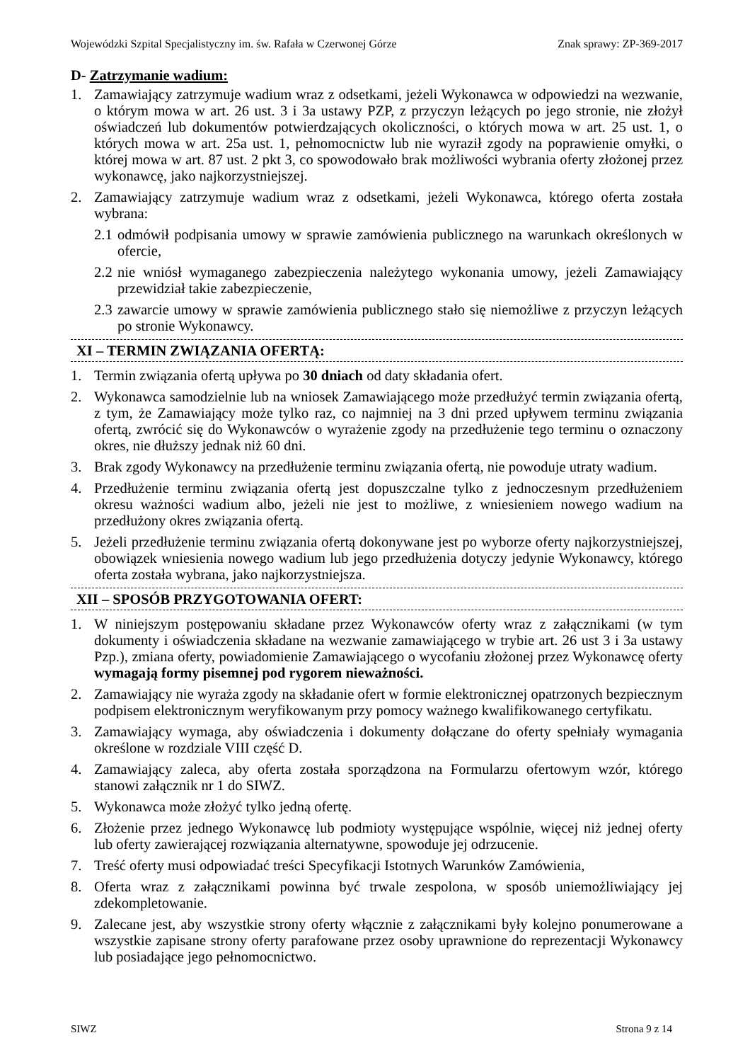Wojewódzki Szpital Specjalistyczny im. św. Rafała w Czerwonej Górze Znak sprawy: ZP-369-2017
D- Zatrzymanie wadium:
1. Zamawiający zatrzymuje wadium wraz z odsetkami, jeżeli Wykonawca w odpowiedzi na wezwanie, o którym mowa w art. 26 ust. 3 i 3a ustawy PZP, z przyczyn leżących po jego stronie, nie złożył oświadczeń lub dokumentów potwierdzających okoliczności, o których mowa w art. 25 ust. 1, o których mowa w art. 25a ust. 1, pełnomocnictw lub nie wyraził zgody na poprawienie omyłki, o której mowa w art. 87 ust. 2 pkt 3, co spowodowało brak możliwości wybrania oferty złożonej przez wykonawcę, jako najkorzystniejszej.
2. Zamawiający zatrzymuje wadium wraz z odsetkami, jeżeli Wykonawca, którego oferta została wybrana:
2.1 odmówił podpisania umowy w sprawie zamówienia publicznego na warunkach określonych w ofercie,
2.2 nie wniósł wymaganego zabezpieczenia należytego wykonania umowy, jeżeli Zamawiający przewidział takie zabezpieczenie,
2.3 zawarcie umowy w sprawie zamówienia publicznego stało się niemożliwe z przyczyn leżących po stronie Wykonawcy.
XI – TERMIN ZWIĄZANIA OFERTĄ:
1. Termin związania ofertą upływa po 30 dniach od daty składania ofert.
2. Wykonawca samodzielnie lub na wniosek Zamawiającego może przedłużyć termin związania ofertą, z tym, że Zamawiający może tylko raz, co najmniej na 3 dni przed upływem terminu związania ofertą, zwrócić się do Wykonawców o wyrażenie zgody na przedłużenie tego terminu o oznaczony okres, nie dłuższy jednak niż 60 dni.
3. Brak zgody Wykonawcy na przedłużenie terminu związania ofertą, nie powoduje utraty wadium.
4. Przedłużenie terminu związania ofertą jest dopuszczalne tylko z jednoczesnym przedłużeniem okresu ważności wadium albo, jeżeli nie jest to możliwe, z wniesieniem nowego wadium na przedłużony okres związania ofertą.
5. Jeżeli przedłużenie terminu związania ofertą dokonywane jest po wyborze oferty najkorzystniejszej, obowiązek wniesienia nowego wadium lub jego przedłużenia dotyczy jedynie Wykonawcy, którego oferta została wybrana, jako najkorzystniejsza.
XII – SPOSÓB PRZYGOTOWANIA OFERT:
1. W niniejszym postępowaniu składane przez Wykonawców oferty wraz z załącznikami (w tym dokumenty i oświadczenia składane na wezwanie zamawiającego w trybie art. 26 ust 3 i 3a ustawy Pzp.), zmiana oferty, powiadomienie Zamawiającego o wycofaniu złożonej przez Wykonawcę oferty wymagają formy pisemnej pod rygorem nieważności.
2. Zamawiający nie wyraża zgody na składanie ofert w formie elektronicznej opatrzonych bezpiecznym podpisem elektronicznym weryfikowanym przy pomocy ważnego kwalifikowanego certyfikatu.
3. Zamawiający wymaga, aby oświadczenia i dokumenty dołączane do oferty spełniały wymagania określone w rozdziale VIII część D.
4. Zamawiający zaleca, aby oferta została sporządzona na Formularzu ofertowym wzór, którego stanowi załącznik nr 1 do SIWZ.
5. Wykonawca może złożyć tylko jedną ofertę.
6. Złożenie przez jednego Wykonawcę lub podmioty występujące wspólnie, więcej niż jednej oferty lub oferty zawierającej rozwiązania alternatywne, spowoduje jej odrzucenie.
7. Treść oferty musi odpowiadać treści Specyfikacji Istotnych Warunków Zamówienia,
8. Oferta wraz z załącznikami powinna być trwale zespolona, w sposób uniemożliwiający jej zdekompletowanie.
9. Zalecane jest, aby wszystkie strony oferty włącznie z załącznikami były kolejno ponumerowane a wszystkie zapisane strony oferty parafowane przez osoby uprawnione do reprezentacji Wykonawcy lub posiadające jego pełnomocnictwo.
SIWZ Strona 9 z 14